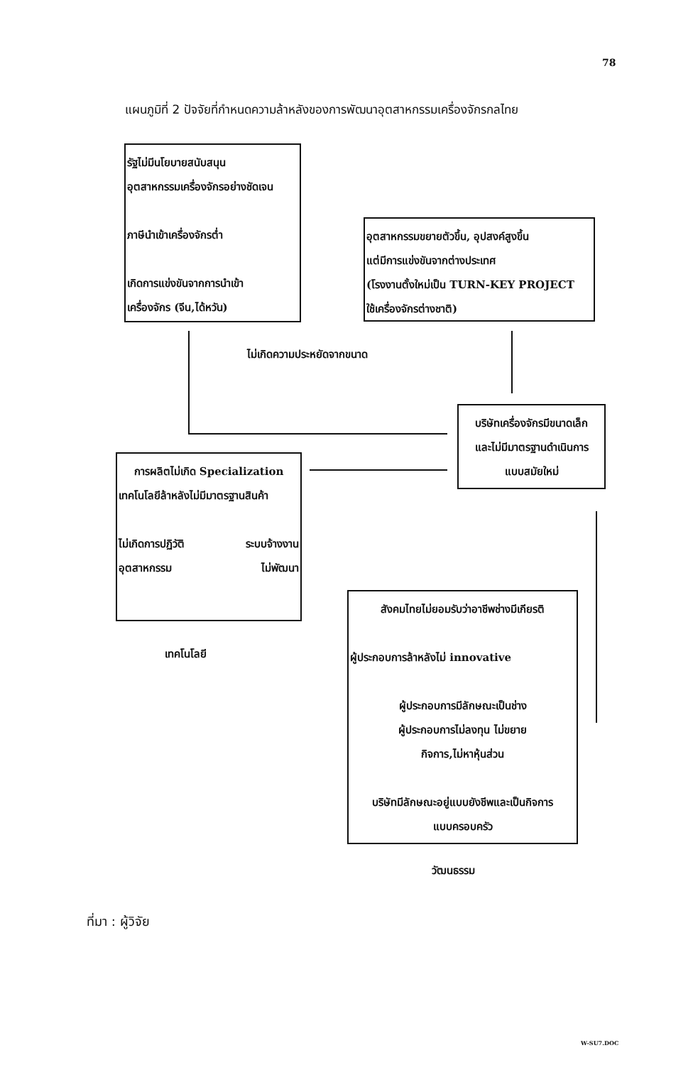78
แผนภูมิที่ 2 ปัจจัยที่กำหนดความล้าหลังของการพัฒนาอุตสาหกรรมเครื่องจักรกลไทย
รัฐไม่มีนโยบายสนับสนุน
อุตสาหกรรมเครื่องจักรอย่างชัดเจน
ภาษีนำเข้าเครื่องจักรต่ำ
เกิดการแข่งขันจากการนำเข้า
เครื่องจักร (จีน,ได้หวัน)
อุตสาหกรรมขยายตัวขึ้น, อุปสงค์สูงขึ้น
แต่มีการแข่งขันจากต่างประเทศ
(โรงงานตั้งใหม่เป็น TURN-KEY PROJECT
ใช้เครื่องจักรต่างชาติ)
ไม่เกิดความประหยัดจากขนาด
บริษัทเครื่องจักรมีขนาดเล็ก
และไม่มีมาตรฐานดำเนินการ
แบบสมัยใหม่
การผลิตไม่เกิด Specialization
เทคโนโลยีล้าหลังไม่มีมาตรฐานสินค้า
ไม่เกิดการปฏิวัติ
อุตสาหกรรม ระบบจ้างงาน
ไม่พัฒนา
เทคโนโลยี
สังคมไทยไม่ยอมรับว่าอาชีพช่างมีเกียรติ
ผู้ประกอบการล้าหลังไม่ innovative
ผู้ประกอบการมีลักษณะเป็นช่าง
ผู้ประกอบการไม่ลงทุน ไม่ขยาย
กิจการ,ไม่หาหุ้นส่วน
บริษัทมีลักษณะอยู่แบบยังชีพและเป็นกิจการ
แบบครอบครัว
วัฒนธรรม
ที่มา : ผู้วิจัย
W-SU7.DOC